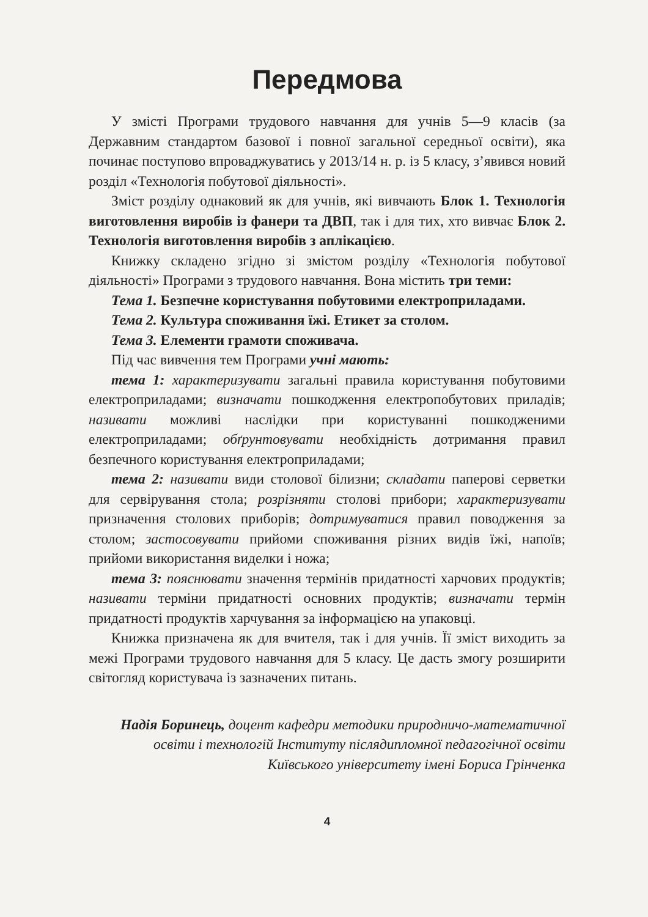Передмова
У змісті Програми трудового навчання для учнів 5—9 класів (за Державним стандартом базової і повної загальної середньої освіти), яка починає поступово впроваджуватись у 2013/14 н. р. із 5 класу, з’явився новий розділ «Технологія побутової діяльності».
Зміст розділу однаковий як для учнів, які вивчають Блок 1. Технологія виготовлення виробів із фанери та ДВП, так і для тих, хто вивчає Блок 2. Технологія виготовлення виробів з аплікацією.
Книжку складено згідно зі змістом розділу «Технологія побутової діяльності» Програми з трудового навчання. Вона містить три теми:
Тема 1. Безпечне користування побутовими електроприладами.
Тема 2. Культура споживання їжі. Етикет за столом.
Тема 3. Елементи грамоти споживача.
Під час вивчення тем Програми учні мають:
тема 1: характеризувати загальні правила користування побутовими електроприладами; визначати пошкодження електропобутових приладів; називати можливі наслідки при користуванні пошкодженими електроприладами; обґрунтовувати необхідність дотримання правил безпечного користування електроприладами;
тема 2: називати види столової білизни; складати паперові серветки для сервірування стола; розрізняти столові прибори; характеризувати призначення столових приборів; дотримуватися правил поводження за столом; застосовувати прийоми споживання різних видів їжі, напоїв; прийоми використання виделки і ножа;
тема 3: пояснювати значення термінів придатності харчових продуктів; називати терміни придатності основних продуктів; визначати термін придатності продуктів харчування за інформацією на упаковці.
Книжка призначена як для вчителя, так і для учнів. Її зміст виходить за межі Програми трудового навчання для 5 класу. Це дасть змогу розширити світогляд користувача із зазначених питань.
Надія Боринець, доцент кафедри методики природничо-математичної освіти і технологій Інституту післядипломної педагогічної освіти Київського університету імені Бориса Грінченка
4